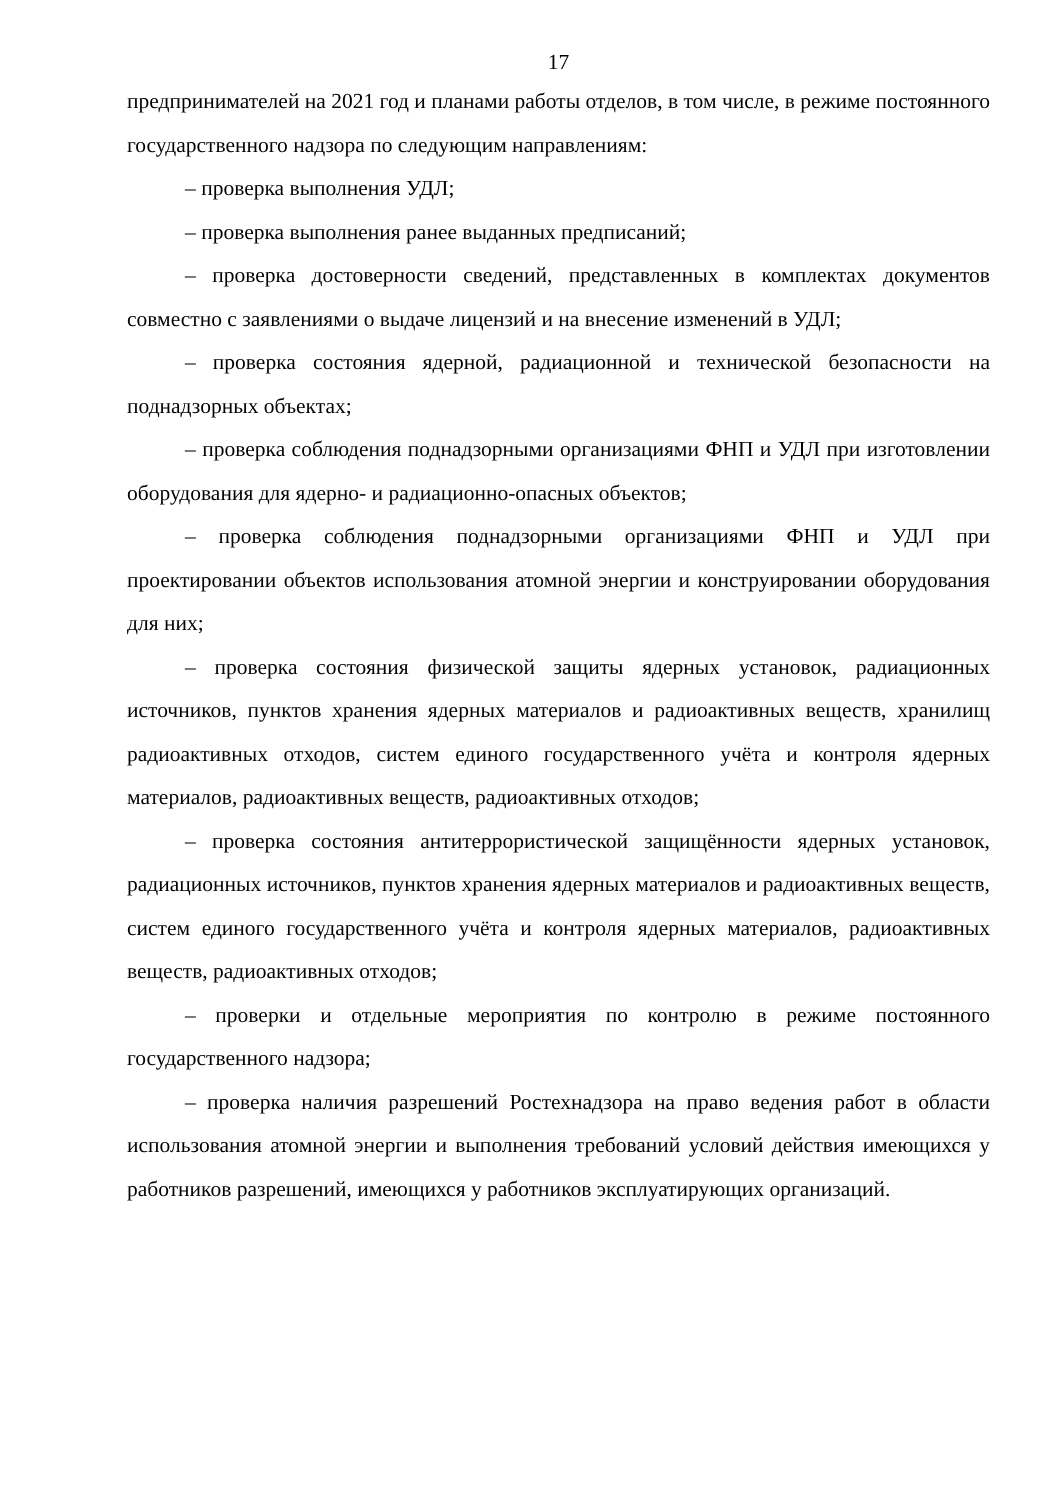17
предпринимателей на 2021 год и планами работы отделов, в том числе, в режиме постоянного государственного надзора по следующим направлениям:
– проверка выполнения УДЛ;
– проверка выполнения ранее выданных предписаний;
– проверка достоверности сведений, представленных в комплектах документов совместно с заявлениями о выдаче лицензий и на внесение изменений в УДЛ;
– проверка состояния ядерной, радиационной и технической безопасности на поднадзорных объектах;
– проверка соблюдения поднадзорными организациями ФНП и УДЛ при изготовлении оборудования для ядерно- и радиационно-опасных объектов;
– проверка соблюдения поднадзорными организациями ФНП и УДЛ при проектировании объектов использования атомной энергии и конструировании оборудования для них;
– проверка состояния физической защиты ядерных установок, радиационных источников, пунктов хранения ядерных материалов и радиоактивных веществ, хранилищ радиоактивных отходов, систем единого государственного учёта и контроля ядерных материалов, радиоактивных веществ, радиоактивных отходов;
– проверка состояния антитеррористической защищённости ядерных установок, радиационных источников, пунктов хранения ядерных материалов и радиоактивных веществ, систем единого государственного учёта и контроля ядерных материалов, радиоактивных веществ, радиоактивных отходов;
– проверки и отдельные мероприятия по контролю в режиме постоянного государственного надзора;
– проверка наличия разрешений Ростехнадзора на право ведения работ в области использования атомной энергии и выполнения требований условий действия имеющихся у работников разрешений, имеющихся у работников эксплуатирующих организаций.